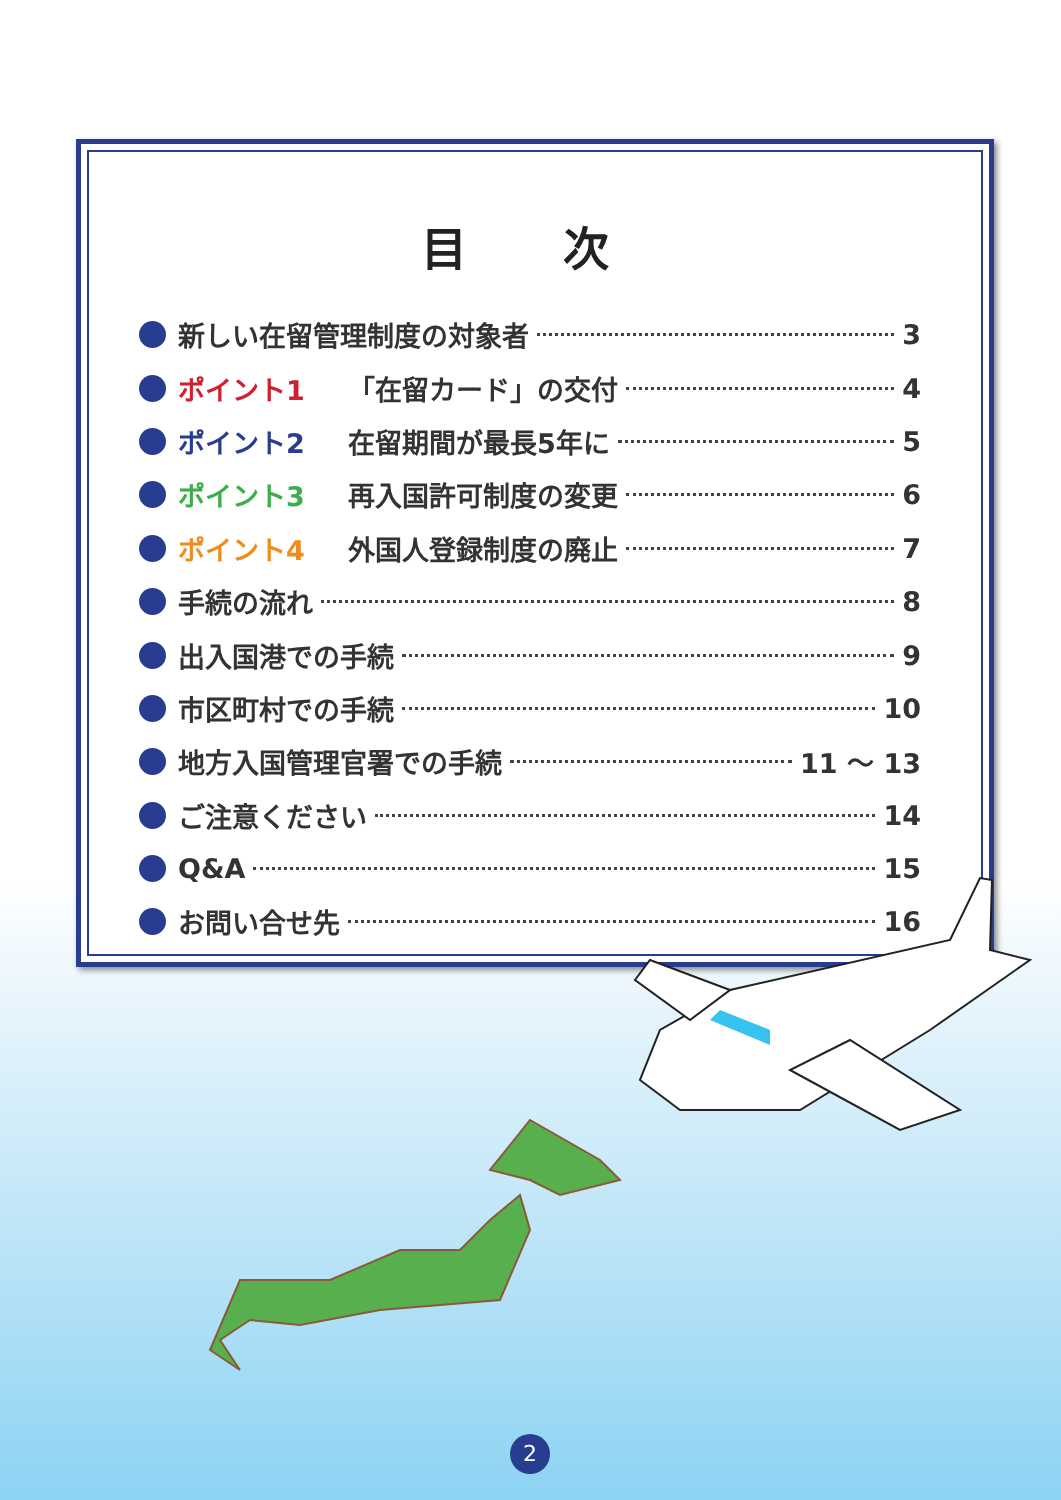目 次
新しい在留管理制度の対象者 3
ポイント1 「在留カード」の交付 4
ポイント2 在留期間が最長5年に 5
ポイント3 再入国許可制度の変更 6
ポイント4 外国人登録制度の廃止 7
手続の流れ 8
出入国港での手続 9
市区町村での手続 10
地方入国管理官署での手続 11 ～ 13
ご注意ください 14
Q&A 15
お問い合せ先 16
2